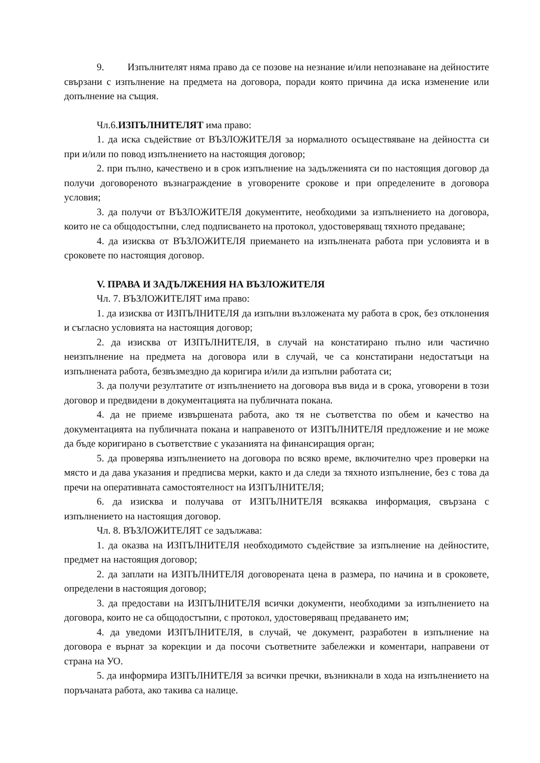9. Изпълнителят няма право да се позове на незнание и/или непознаване на дейностите свързани с изпълнение на предмета на договора, поради която причина да иска изменение или допълнение на същия.
Чл.6.ИЗПЪЛНИТЕЛЯТ има право:
1. да иска съдействие от ВЪЗЛОЖИТЕЛЯ за нормалното осъществяване на дейността си при и/или по повод изпълнението на настоящия договор;
2. при пълно, качествено и в срок изпълнение на задълженията си по настоящия договор да получи договореното възнаграждение в уговорените срокове и при определените в договора условия;
3. да получи от ВЪЗЛОЖИТЕЛЯ документите, необходими за изпълнението на договора, които не са общодостъпни, след подписването на протокол, удостоверяващ тяхното предаване;
4. да изисква от ВЪЗЛОЖИТЕЛЯ приемането на изпълнената работа при условията и в сроковете по настоящия договор.
V. ПРАВА И ЗАДЪЛЖЕНИЯ НА ВЪЗЛОЖИТЕЛЯ
Чл. 7. ВЪЗЛОЖИТЕЛЯТ има право:
1. да изисква от ИЗПЪЛНИТЕЛЯ да изпълни възложената му работа в срок, без отклонения и съгласно условията на настоящия договор;
2. да изисква от ИЗПЪЛНИТЕЛЯ, в случай на констатирано пълно или частично неизпълнение на предмета на договора или в случай, че са констатирани недостатъци на изпълнената работа, безвъзмездно да коригира и/или да изпълни работата си;
3. да получи резултатите от изпълнението на договора във вида и в срока, уговорени в този договор и предвидени в документацията на публичната покана.
4. да не приеме извършената работа, ако тя не съответства по обем и качество на документацията на публичната покана и направеното от ИЗПЪЛНИТЕЛЯ предложение и не може да бъде коригирано в съответствие с указанията на финансиращия орган;
5. да проверява изпълнението на договора по всяко време, включително чрез проверки на място и да дава указания и предписва мерки, както и да следи за тяхното изпълнение, без с това да пречи на оперативната самостоятелност на ИЗПЪЛНИТЕЛЯ;
6. да изисква и получава от ИЗПЪЛНИТЕЛЯ всякаква информация, свързана с изпълнението на настоящия договор.
Чл. 8. ВЪЗЛОЖИТЕЛЯТ се задължава:
1. да оказва на ИЗПЪЛНИТЕЛЯ необходимото съдействие за изпълнение на дейностите, предмет на настоящия договор;
2. да заплати на ИЗПЪЛНИТЕЛЯ договорената цена в размера, по начина и в сроковете, определени в настоящия договор;
3. да предостави на ИЗПЪЛНИТЕЛЯ всички документи, необходими за изпълнението на договора, които не са общодостъпни, с протокол, удостоверяващ предаването им;
4. да уведоми ИЗПЪЛНИТЕЛЯ, в случай, че документ, разработен в изпълнение на договора е върнат за корекции и да посочи съответните забележки и коментари, направени от страна на УО.
5. да информира ИЗПЪЛНИТЕЛЯ за всички пречки, възникнали в хода на изпълнението на поръчаната работа, ако такива са налице.